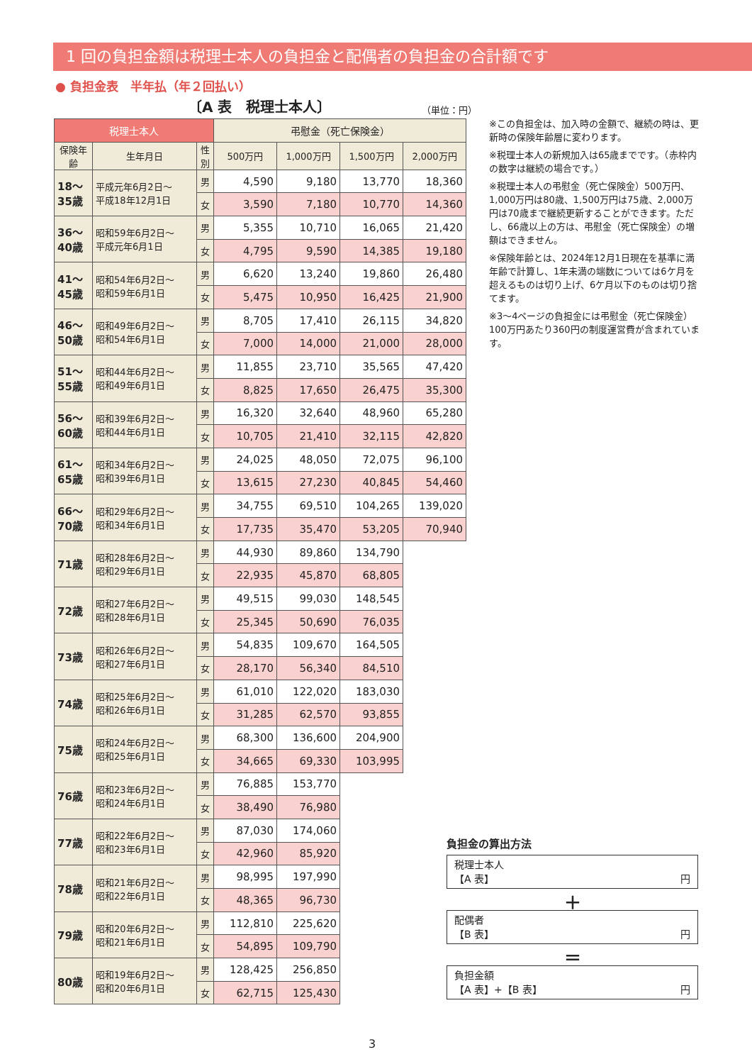1 回の負担金額は税理士本人の負担金と配偶者の負担金の合計額です
● 負担金表　半年払（年２回払い）
〔A 表　税理士本人〕 （単位：円）
| 税理士本人 | | | 弔慰金（死亡保険金） | | | |
| --- | --- | --- | --- | --- | --- | --- |
| 保険年齢 | 生年月日 | 性別 | 500万円 | 1,000万円 | 1,500万円 | 2,000万円 |
| 18～35歳 | 平成元年6月2日～ 平成18年12月1日 | 男 | 4,590 | 9,180 | 13,770 | 18,360 |
| | | 女 | 3,590 | 7,180 | 10,770 | 14,360 |
| 36～40歳 | 昭和59年6月2日～ 平成元年6月1日 | 男 | 5,355 | 10,710 | 16,065 | 21,420 |
| | | 女 | 4,795 | 9,590 | 14,385 | 19,180 |
| 41～45歳 | 昭和54年6月2日～ 昭和59年6月1日 | 男 | 6,620 | 13,240 | 19,860 | 26,480 |
| | | 女 | 5,475 | 10,950 | 16,425 | 21,900 |
| 46～50歳 | 昭和49年6月2日～ 昭和54年6月1日 | 男 | 8,705 | 17,410 | 26,115 | 34,820 |
| | | 女 | 7,000 | 14,000 | 21,000 | 28,000 |
| 51～55歳 | 昭和44年6月2日～ 昭和49年6月1日 | 男 | 11,855 | 23,710 | 35,565 | 47,420 |
| | | 女 | 8,825 | 17,650 | 26,475 | 35,300 |
| 56～60歳 | 昭和39年6月2日～ 昭和44年6月1日 | 男 | 16,320 | 32,640 | 48,960 | 65,280 |
| | | 女 | 10,705 | 21,410 | 32,115 | 42,820 |
| 61～65歳 | 昭和34年6月2日～ 昭和39年6月1日 | 男 | 24,025 | 48,050 | 72,075 | 96,100 |
| | | 女 | 13,615 | 27,230 | 40,845 | 54,460 |
| 66～70歳 | 昭和29年6月2日～ 昭和34年6月1日 | 男 | 34,755 | 69,510 | 104,265 | 139,020 |
| | | 女 | 17,735 | 35,470 | 53,205 | 70,940 |
| 71歳 | 昭和28年6月2日～ 昭和29年6月1日 | 男 | 44,930 | 89,860 | 134,790 | |
| | | 女 | 22,935 | 45,870 | 68,805 | |
| 72歳 | 昭和27年6月2日～ 昭和28年6月1日 | 男 | 49,515 | 99,030 | 148,545 | |
| | | 女 | 25,345 | 50,690 | 76,035 | |
| 73歳 | 昭和26年6月2日～ 昭和27年6月1日 | 男 | 54,835 | 109,670 | 164,505 | |
| | | 女 | 28,170 | 56,340 | 84,510 | |
| 74歳 | 昭和25年6月2日～ 昭和26年6月1日 | 男 | 61,010 | 122,020 | 183,030 | |
| | | 女 | 31,285 | 62,570 | 93,855 | |
| 75歳 | 昭和24年6月2日～ 昭和25年6月1日 | 男 | 68,300 | 136,600 | 204,900 | |
| | | 女 | 34,665 | 69,330 | 103,995 | |
| 76歳 | 昭和23年6月2日～ 昭和24年6月1日 | 男 | 76,885 | 153,770 | | |
| | | 女 | 38,490 | 76,980 | | |
| 77歳 | 昭和22年6月2日～ 昭和23年6月1日 | 男 | 87,030 | 174,060 | | |
| | | 女 | 42,960 | 85,920 | | |
| 78歳 | 昭和21年6月2日～ 昭和22年6月1日 | 男 | 98,995 | 197,990 | | |
| | | 女 | 48,365 | 96,730 | | |
| 79歳 | 昭和20年6月2日～ 昭和21年6月1日 | 男 | 112,810 | 225,620 | | |
| | | 女 | 54,895 | 109,790 | | |
| 80歳 | 昭和19年6月2日～ 昭和20年6月1日 | 男 | 128,425 | 256,850 | | |
| | | 女 | 62,715 | 125,430 | | |
※この負担金は、加入時の金額で、継続の時は、更新時の保険年齢層に変わります。
※税理士本人の新規加入は65歳までです。（赤枠内の数字は継続の場合です。）
※税理士本人の弔慰金（死亡保険金）500万円、1,000万円は80歳、1,500万円は75歳、2,000万円は70歳まで継続更新することができます。ただし、66歳以上の方は、弔慰金（死亡保険金）の増額はできません。
※保険年齢とは、2024年12月1日現在を基準に満年齢で計算し、1年未満の端数については6ケ月を超えるものは切り上げ、6ケ月以下のものは切り捨てます。
※3～4ページの負担金には弔慰金（死亡保険金）100万円あたり360円の制度運営費が含まれています。
負担金の算出方法
税理士本人
【A 表】 円
＋
配偶者
【B 表】 円
＝
負担金額
【A 表】+【B 表】 円
3